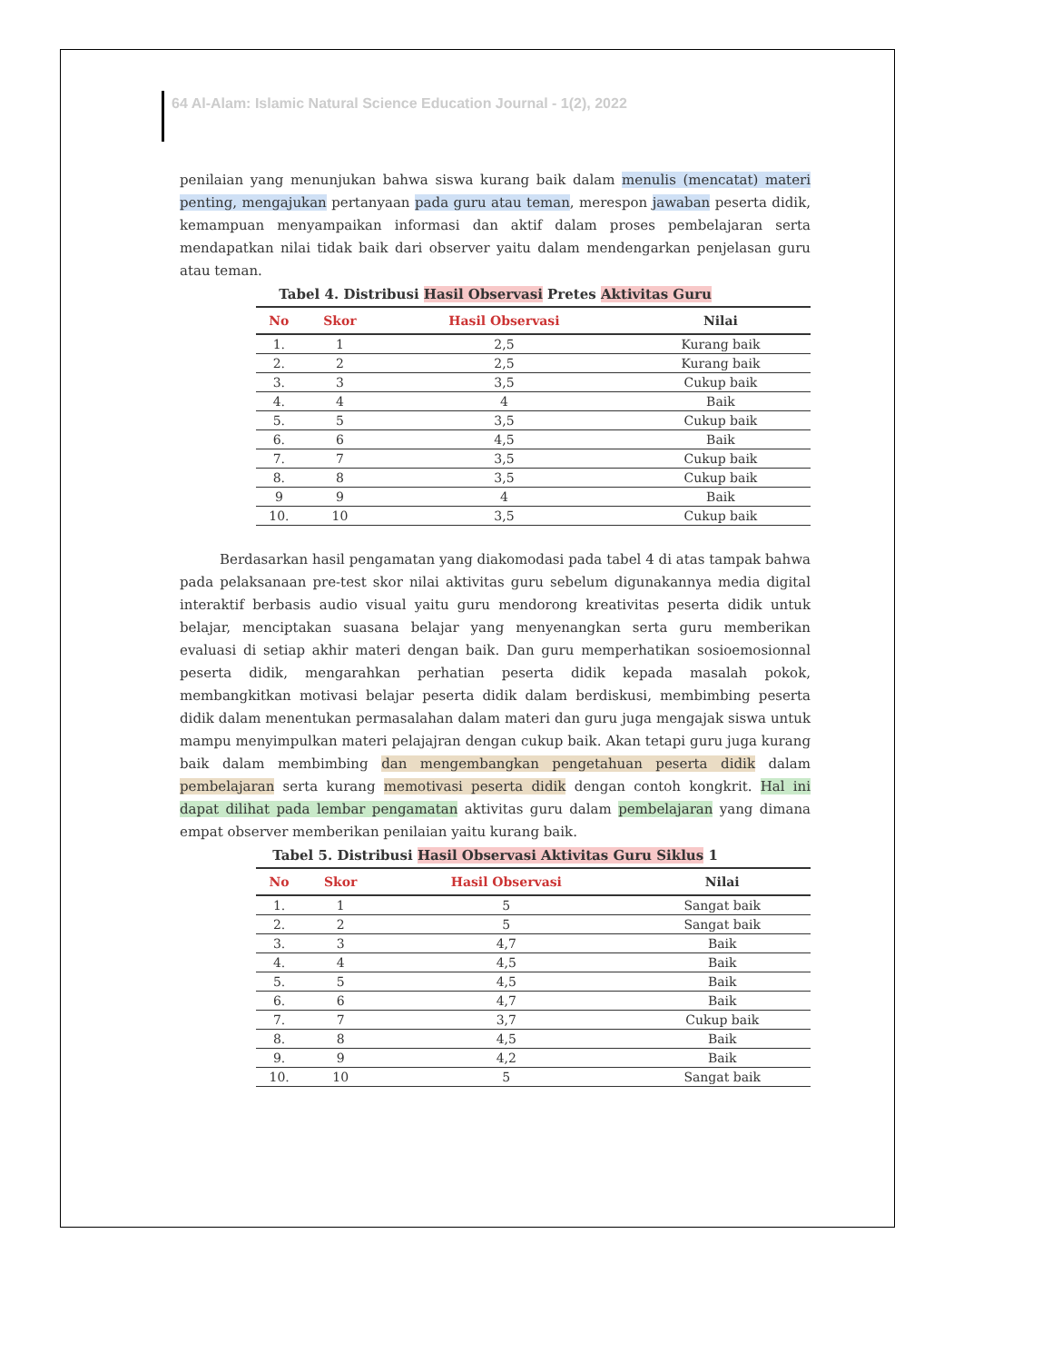64 Al-Alam: Islamic Natural Science Education Journal - 1(2), 2022
penilaian yang menunjukan bahwa siswa kurang baik dalam menulis (mencatat) materi penting, mengajukan pertanyaan pada guru atau teman, merespon jawaban peserta didik, kemampuan menyampaikan informasi dan aktif dalam proses pembelajaran serta mendapatkan nilai tidak baik dari observer yaitu dalam mendengarkan penjelasan guru atau teman.
Tabel 4. Distribusi Hasil Observasi Pretes Aktivitas Guru
| No | Skor | Hasil Observasi | Nilai |
| --- | --- | --- | --- |
| 1. | 1 | 2,5 | Kurang baik |
| 2. | 2 | 2,5 | Kurang baik |
| 3. | 3 | 3,5 | Cukup baik |
| 4. | 4 | 4 | Baik |
| 5. | 5 | 3,5 | Cukup baik |
| 6. | 6 | 4,5 | Baik |
| 7. | 7 | 3,5 | Cukup baik |
| 8. | 8 | 3,5 | Cukup baik |
| 9 | 9 | 4 | Baik |
| 10. | 10 | 3,5 | Cukup baik |
Berdasarkan hasil pengamatan yang diakomodasi pada tabel 4 di atas tampak bahwa pada pelaksanaan pre-test skor nilai aktivitas guru sebelum digunakannya media digital interaktif berbasis audio visual yaitu guru mendorong kreativitas peserta didik untuk belajar, menciptakan suasana belajar yang menyenangkan serta guru memberikan evaluasi di setiap akhir materi dengan baik. Dan guru memperhatikan sosioemosionnal peserta didik, mengarahkan perhatian peserta didik kepada masalah pokok, membangkitkan motivasi belajar peserta didik dalam berdiskusi, membimbing peserta didik dalam menentukan permasalahan dalam materi dan guru juga mengajak siswa untuk mampu menyimpulkan materi pelajajran dengan cukup baik. Akan tetapi guru juga kurang baik dalam membimbing dan mengembangkan pengetahuan peserta didik dalam pembelajaran serta kurang memotivasi peserta didik dengan contoh kongkrit. Hal ini dapat dilihat pada lembar pengamatan aktivitas guru dalam pembelajaran yang dimana empat observer memberikan penilaian yaitu kurang baik.
Tabel 5. Distribusi Hasil Observasi Aktivitas Guru Siklus 1
| No | Skor | Hasil Observasi | Nilai |
| --- | --- | --- | --- |
| 1. | 1 | 5 | Sangat baik |
| 2. | 2 | 5 | Sangat baik |
| 3. | 3 | 4,7 | Baik |
| 4. | 4 | 4,5 | Baik |
| 5. | 5 | 4,5 | Baik |
| 6. | 6 | 4,7 | Baik |
| 7. | 7 | 3,7 | Cukup baik |
| 8. | 8 | 4,5 | Baik |
| 9. | 9 | 4,2 | Baik |
| 10. | 10 | 5 | Sangat baik |